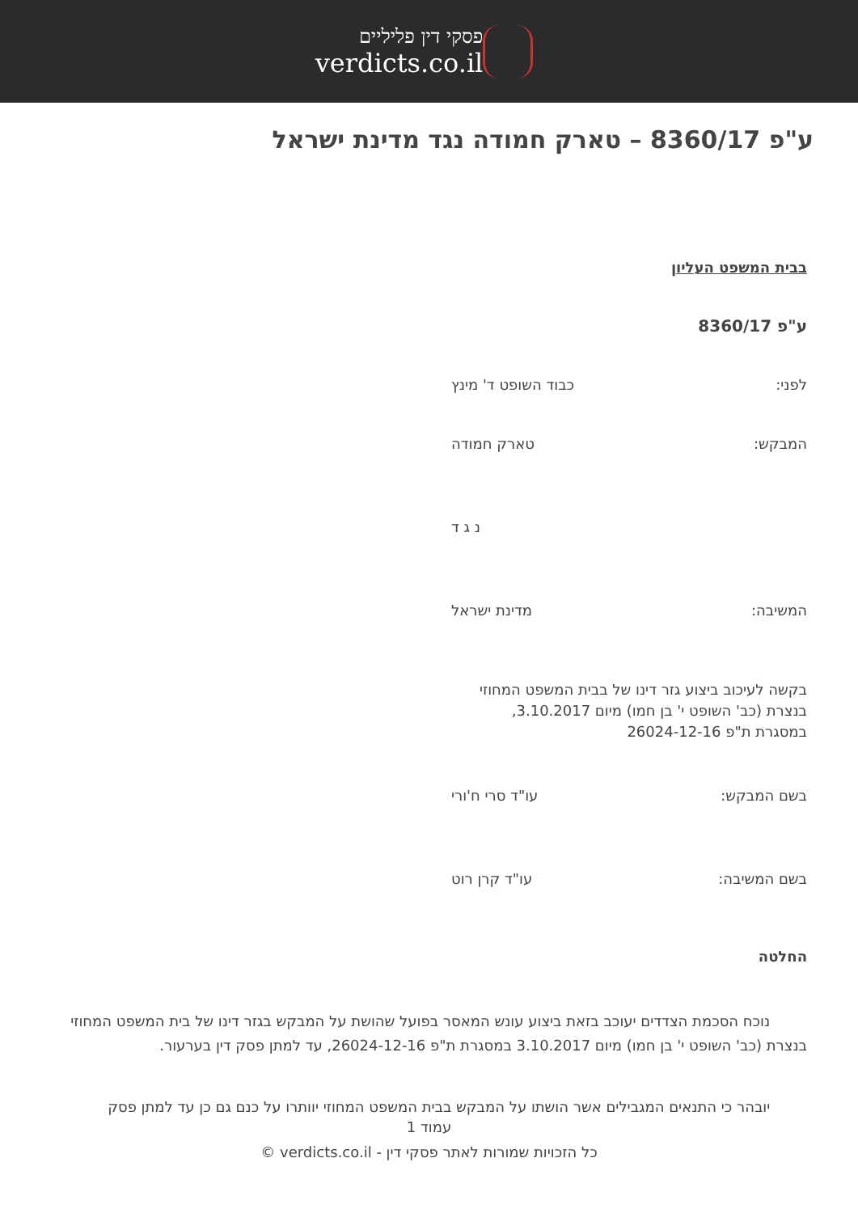פסקי דין פליליים
verdicts.co.il
ע"פ 8360/17 – טארק חמודה נגד מדינת ישראל
בבית המשפט העליון
ע"פ 8360/17
לפני: כבוד השופט ד' מינץ
המבקש: טארק חמודה
נ ג ד
המשיבה: מדינת ישראל
בקשה לעיכוב ביצוע גזר דינו של בבית המשפט המחוזי
בנצרת (כב' השופט י' בן חמו) מיום 3.10.2017,
במסגרת ת"פ 26024-12-16
בשם המבקש: עו"ד סרי ח'ורי
בשם המשיבה: עו"ד קרן רוט
החלטה
נוכח הסכמת הצדדים יעוכב בזאת ביצוע עונש המאסר בפועל שהושת על המבקש בגזר דינו של בית המשפט המחוזי בנצרת (כב' השופט י' בן חמו) מיום 3.10.2017 במסגרת ת"פ 26024-12-16, עד למתן פסק דין בערעור.
יובהר כי התנאים המגבילים אשר הושתו על המבקש בבית המשפט המחוזי יוותרו על כנם גם כן עד למתן פסק
עמוד 1
כל הזכויות שמורות לאתר פסקי דין - verdicts.co.il ©